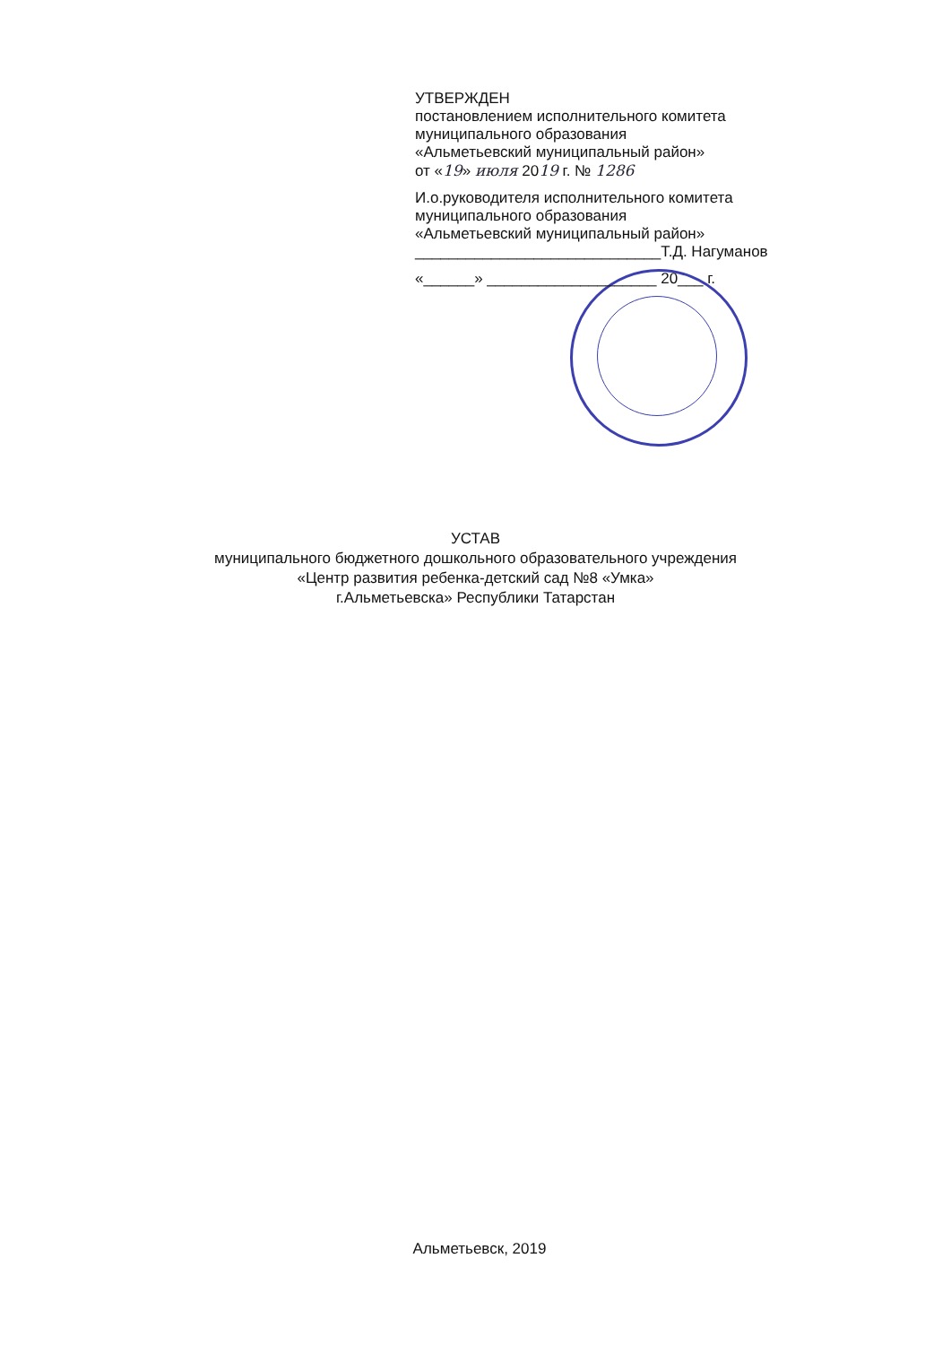УТВЕРЖДЕН
постановлением исполнительного комитета
муниципального образования
«Альметьевский муниципальный район»
от «19» июля 2019 г. № 1286
И.о.руководителя исполнительного комитета
муниципального образования
«Альметьевский муниципальный район»
_____________________________Т.Д. Нагуманов
«______» ____________________ 20___ г.
УСТАВ
муниципального бюджетного дошкольного образовательного учреждения
«Центр развития ребенка-детский сад №8 «Умка»
г.Альметьевска» Республики Татарстан
Альметьевск, 2019